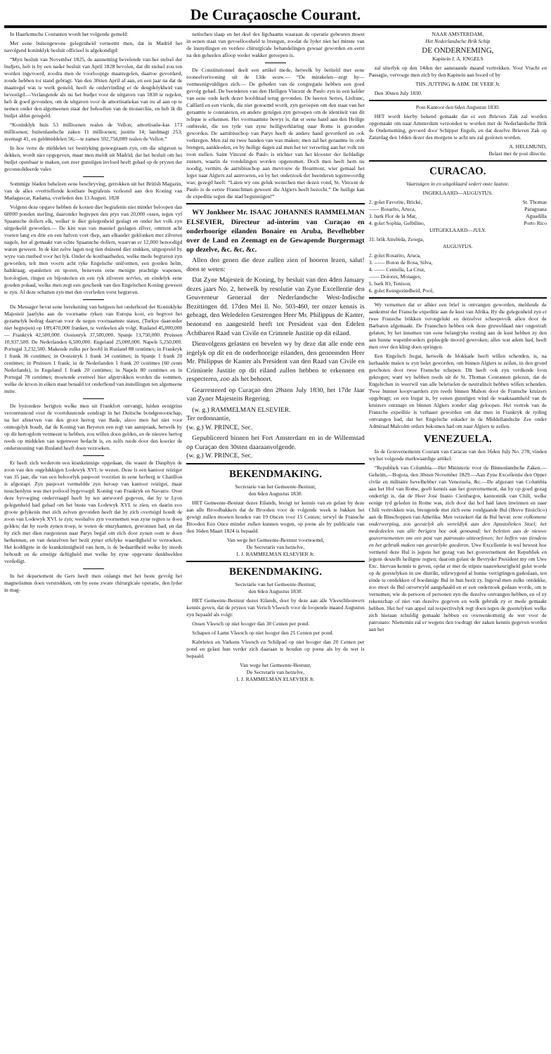De Curaçaosche Courant.
In Haarlemsche Couranten wordt het volgende gemeld:
Met eene buitengewone gelegenheid verneemt men, dat in Madrid het navolgend koninklyk besluit officieel is afgekondigd:
“Myn besluit van November 1825, de aanneming bevelende van het stelsel der budjets, heb is by een nader besluit van April 1828 bevolen, dat dit stelsel zou ten worden ingevoerd, zoodra men de voorloopige maatregelen, daartoe gevorderd, zoude hebben tot stand gebragt. Van den 30sten April af aan, en een jaar na dat de maatregel was te werk gesteld, heeft de ondervinding er de deugdelykheid van bevestigd.—Verlangende als nu het budjet voor de uitgaven van 1830 te regelen, heb ik goed gevonden, om de uitgaven voor de amortisatiekas van nu af aan op te nemen onder den algemeenen staat der behoeften van de monarchie, en heb ik dit budjet aldus geregeld.
“Koninklyk huis 53 millioenen realen de Vellon; amortisatie-kas 173 millioenen; buitenlandsche zaken 11 millioenen; justitie 14; landmagt 253; zeemagt 41, en geldmiddelen 56;—te zamen 592,756,089 realen de Vellon.”
In hoe verre de middelen ter bestryking genoegzaam zyn, om die uitgaven te dekken, wordt niet opgegeven, maar men meldt uit Madrid, dat het besluit om het budjet openbaar te maken, een zeer gunstigen invloed heeft gehad op de pryzen der geconsolideerde vales
Sommige bladen behelzen eene beschryving, getrokken uit het British Magazin, van de alles overtreffende kostbare begrafenis verleend aan den Koning van Madagascar, Radama, overleden den 13 August. 1828
Volgens deze opgave hebben de kosten dier begrafenis niet minder beloopen dan 60000 ponden sterling, daaronder begrepen den prys van 20,000 ossen, tegen vyf Spaansche dollers elk, welker te dier gelegenheid geslagt en onder het volk zyn uitgedeeld geworden.— De kist was van massief geslagen zilver, omtrent acht voeten lang en drie en een halven voet diep, aan elkander geklonken met zilveren nagels, het al gemaakt van echte Spaansche dollers, waarvan er 12,000 benoodigd waren geweest. In de kist zelve lagen nog tien duizend dier stukken, uitgespreid by wyze van rustbed voor het lyk. Onder de kostbaarheden, welke mede begraven zyn geworden, telt men voorts acht ryke Engelsche uniformen, een gouden helm, halskraag, epauletten en sporen, benevens eene menigte prachtige wapenen, horologien, ringen en bijouterien en een ryk zilveren servies, en eindelyk eene gouden pokaal, welke men zegt een geschenk van den Engelschen Koning geweest te zyn. Al deze schatten zyn met den overleden vorst begraven.
De Messager bevat eene berekening van hetgeen het onderhoud der Koninklyke Majesteit jaarlyks aan de voorname ryken van Europa kost, en begroot het gezamelyk bedrag daarvan voor de negen voornaamste staten, (Turkye daaronder niet begrepen) op 189,470,000 franken, te verdeelen als volgt. Rusland 45,000,000 — Frankryk 42,500,000. Oostenryk 37,500,000. Spanje 13,750,000. Pruissen 10,937,500. De Nederlanden 6,500,000. Engeland 25,000,000. Napels 5,250,000. Portugal 3,232,500. Makende zulks per hoofd in Rusland 88 centimes; in Frankryk 1 frank 36 centimes; in Oostenryk 1 frank 34 centimes; in Spanje 1 frank 20 centimes; in Pruissen 1 frank; in de Nederlanden 1 frank 20 centimes (60 cents Nederlands), in Engeland 1 frank 20 centimes; in Napels 80 centimes en in Portugal 78 centimes; moetende evenwel hier afgetrokken worden die sommen, welke de kroon in eiken staat betaald tot onderhoud van instellingen ten algemeene nutte.
De byzondere berigten welke men uit Frankfort ontvangt, luiden eenigzins verontrustend over de voortduurende eendragt in het Duitsche bondgenootschap, na het afsterven van den groot hertog van Bade, alzoo men het niet voor onmogelyk houdt, dat de Koning van Beyeren een regt van aanspraak, hetwelk hy op dit hertogdom vermeent te hebben, zou willen doen gelden, en de nieuwe hertog reeds op middelen van tegenweer bedacht is, en zelfs reeds door den koerier de ondersteuning van Rusland heeft doen verzoeken.
Er heeft zich wederom een krankzinnige opgedaan, die waant de Dauphyn de zoon van den ongelukkigen Lodewyk XVI. te wezen. Deze is een kantoor reiziger van 35 jaar, die van een behoorlyk paspoort voorzien in eene herberg te Chatillon is afgestapt. Zyn paspoort vermeldde zyn beroep van kantoor reiziger, maar tusschenlyns was met potlood bygevoegd: Koning van Frankryk en Navarre. Over deze byvoeging ondervraagd heeft hy ten antwoord gegeven, dat hy te Lyon gelegenheid had gehad om het buste van Lodewyk XVI. te zien, en daarin zoo groote gelykenis met zich zelven gevonden heeft dat hy zich overtuigd houdt de zoon van Lodewyk XVI. te zyn; weshalve zyn voornemen was zyne regten te doen gelden; dat hy reeds zynen troep, te weten de muzykanten, gewonnen had, en dat hy zich met dien ruegesteun naar Parys begaf om zich door zynen oom te doen herkennen, en van denzelven het bezit zyner erfelyke waardigheid te verzoeken. Het koddigste in de krankzinnigheid van hem, is de bedaardheid welke hy steeds behoudt en de ernstige deftigheid met welke hy zyne opgevatte denkbeelden verdedigt.
In het departement du Gers heeft men onlangs met het beste gevolg het magnetismus doen verstrekken, om by eene zware chirurgicale operatie, den lyder in mag-
netischen slaap en het deel des ligchaams waaraan de operatie gebeuren moest in eenen staat van gevoelloosheid te brengen, zoodat de lyder niet het minste van de insnydingen en verdere chirurgicale behandelingen gewaar geworden en eerst na den geheelen afloop weder wakker geroepen is.
De Constitutionnel deelt een artikel mede, hetwelk by betiteld met eene tooneelvertooning uit de 13de eeuw.— “De mirakelen—zegt hy—vermeenigvuldigen zich.— De gebeden van de congregatie hebben een goed gevolg gehad. De beenderen van den Heiligen Vincent de Paulo zyn in een kelder van eene oude kerk dezer hoofdstad terug gevonden. De heeren Serres, Lisfranc, Caillard en een vierde, die niet genoemd wordt, zyn geroepen om den staat van het geraamte te constateren, en andere getuigen zyn geroepen om de identiteit van dit relique te erkennen. Het voornaamste bewys is, dat er eene hand aan den Heilige ontbreekt, die ten tyde van zyne heiligverklaring naar Rome is gezonden geworden. De aartsbisschop van Parys heeft de andere hand gevorderd en ook verkregen. Men zal nu twee handen van was maken; men zal het geraamte in orde brengen, aankleeden, en by heilige dagen zal men het ter vereering aan het volk ten toon stellen. Saint Vincent de Paulo is stichter van het klooster der liefdadige zusters, waarin de vondelingen worden opgenomen. Doch men heeft hem nu noodig, vermits de aartsbisschop aan mevrouw de Bourmont, wier gemaal het leger naar Algiers zal aanvoeren, en by het onderzoek der beenderen tegenwoordig was, gezegd heeft: “Laten wy ons geluk wenschen met dezen vond, St. Vincent de Paulo is de eerste Franschman geweest die Algiers heeft bezocht.” De heilige kan de expeditie tegen die stad begunstigen!”
WY Jonkheer Mr. ISAAC JOHANNES RAMMELMAN ELSEVIER, Directeur ad-interim van Curaçao en onderhoorige eilanden Bonaire en Aruba, Bevelhebber over de Land en Zeemagt en de Gewapende Burgermagt op dezelve, &c. &c. &c.
Allen den genen die deze zullen zien of hooren lezen, salut! doen te weten:
Dat Zyne Majesteit de Koning, by besluit van den 4den January dezes jaars No. 2, hetwelk by resolutie van Zyne Excellentie den Gouverneur Generaal der Nederlandsche West-Indische Bezittingen dd. 17den Mei ll. No. 503-460, ter onzer kennis is gebragt, den Weledelen Gestrengen Heer Mr. Philippus de Kanter, benoemd en aangesteld heeft tot President van den Edelen Achtbaren Raad van Civile en Crimnele Justitie op dit eiland.
Dienvolgens gelasten en bevelen wy by deze dat alle ende een iegelyk op dit en de onderhoorige eilanden, den genoemden Heer Mr. Philippus de Kanter als President van den Raad van Civile en Criminele Justitie op dit eiland zullen hebben te erkennen en respecteren, zoo als het behoort.
Gearresteerd op Curaçao den 28sten July 1830, het 17de Jaar van Zyner Majesteits Regering.
(w. g.) RAMMELMAN ELSEVIER.
Ter ordonnantie,
(w. g.) W. PRINCE, Sec.
Gepubliceerd binnen het Fort Amsterdam en in de Willemstad op Curaçao den 30sten daaraanvolgende.
(w. g.) W. PRINCE, Sec.
BEKENDMAKING.
Secretarie van het Gemeente-Bestuur,
den 6den Augustus 1830.
HET Gemeente-Bestuur dezes Eilands, brengt ter kennis van en gelast by deze aan alle Broodbakkers dat de Brooden voor de volgende week te bakken het gewigt zullen moeten houden van 19 Oncen voor 15 Centen; terwyl de Fransche Brooden Een Once minder zullen kunnen wegen, op pœne als by publicatie van den 16den Maart 1824 is bepaald.
Van wege het Gemeente-Bestuur voornoemd,
De Secretaris van hetzelve,
I. J. RAMMELMAN ELSEVIER Jr.
BEKENDMAKING.
Secretarie van het Gemeente-Bestuur,
den 6den Augustus 1830.
HET Gemeente-Bestuur dezes Eilands, doet by deze aan alle Vleeschhouwers kennis geven, dat de pryzen van Versch Vleesch voor de loopende maand Augustus zyn bepaald als volgt:
Ossen Vleesch op niet hooger dan 30 Centen per pond.
Schapen of Lams Vleesch op niet hooger den 25 Centen per pond.
Kabrieten en Varkens Vleesch en Schilpad op niet hooger dan 20 Centen per pond en gelast hun verder zich daaraan te houden op pœne als by de wet is bepaald.
Van wege het Gemeente-Bestuur,
De Secretaris van hetzelve,
I. J. RAMMELMAN ELSEVIER Jr.
NAAR AMSTERDAM,
Het Nederlandsche Brik Schip
DE ONDERNEMING,
Kapitein J. A. ENGELS
zal uiterlyk op den 14den der aanstaande maand vertrekken. Voor Vracht en Passagie, vervoege men zich by den Kapitein aan boord of by
THS. JUTTING & ABM. DE VEER Jr.
Den 30sten July 1830.
Post-Kantoor den 6den Augustus 1830.
HET wordt hierby bekend gemaakt dat er een Brieven Zak zal worden opgemaakt om naar Amsterdam verzonden te worden met de Nederlandsche Brik de Onderneming, gevoerd door Schipper Engels, en dat dezelve Brieven Zak op Zaturdag den 14den dezer des morgens te acht ure zal gesloten worden.
A. HELLMUND,
Belast met de post directie.
CURACAO.
Vaartuigen in en uitgeklaard sedert onze laatste.
INGEKLAARD—AUGUSTUS.
2. golet Favorite, Brické, St. Thomas
—— Rosarito, Aruca, Paraguana
3. bark Flor de la Mar, Aguadilla
4. golet Sophia, Gelbilino, Porto Rico
UITGEKLAARD—JULY.
31. brik Atrebida, Zerega,
AUGUSTUS.
2. golet Rosarito, Aruca,
3. —— Boton de Rosa, Silva,
4. —— Centella, La Cruz,
—— Dolores, Monages,
5. bark IO, Tenison,
6. golet Eensgezindheid, Pool,
Wy vernemen dat er alhier een brief is ontvangen geworden, meldende de aankomst der Fransche expeditie aan de kust van Afrika. By die gelegenheid zyn er twee Fransche brikken verongelukt en derzelver scheepsvolk allen door de Barbaren afgemaakt. De Franschen hebben ook deze gruweldaad niet ongestraft gelaten; by het innemen van eene belangryke vesting aan de kust hebben zy den aan hunne wapenbroeders gepleegde moord gewroken; alles wat adem had, heeft men over den kling doen springen.
Een Engelsch fregat, hetwelk de blokkade heeft willen schenden, is, na herhaalde malen te zyn belet geworden, om binnen Algiers te zeilen, in den grond geschoten door twee Fransche schepen. Dit heeft ook zyn verdiende loon gekregen; want wy hebben reeds uit de St. Thomas Couranten gelezen, dat de Engelschen in weerwil van alle beletselen de neutraliteit hebben willen schenden. Twee hunner koopvaarders zyn reeds binnen Mahon door de Fransche kruizers opgebragt; en een fregat is, by eenen gunstigen wind de waakzaamheid van de kruizers ontsnapt en binnen Algiers zonder slag geloopen. Het vertrek van de Fransche expeditie is verhaast geworden om dat men in Frankryk de tyding ontvangen had, dat het Engelsche eskader in de Middellandsche Zee onder Admiraal Malcolm orders bekomen had om naar Algiers te zeilen.
VENEZUELA.
In de Gouvernements Courant van Caracas van den 16den July No. 278, vinden wy het volgende merkwaardige artikel.
“Republiek van Columbia.—Het Ministerie voor de Binnenlandsche Zaken.—Geheim,—Bogota, den 30sten November 1829.—Aan Zyne Excellentie den Opper civile en militaire bevelhebber van Venezuela, &c.—De afgezant van Columbia aan het Hof van Rome, geeft kennis aan het gouvernement, dat hy op goed gezag onderrigt is, dat de Heer José Inasio Cienfuegos, kannonnik van Chili, welke eenige tyd geleden in Rome was, zich door dat hof had laten inwinnen en naar Chili vertrokken was, brengende met zich eene rondgaande Bul (Breve Ensiclico) aan de Bisschoppen van Amerika. Men verzekert dat de Bul bevat: eene volkomene onderwerping, zoo geestelyk als wereldlyk aan den Apostolieken Stoel; het mededeelen van alle berigten hoe ook genoamd; het beletten aan de nieuwe gouvernementen om een post van patronato uitteoefenen; het heffen van tiendens en het gebruik maken van geestelyke goederen. Uwe Excellentie is wel bewust hoe vermetel deze Bul is jegens het gezag van het gouvernement der Republiek en jegens deszelfs heiligste regten; daarom gelast de Bevryder President my om Uwe Exc. hiervan kennis te geven, opdat er met de stipste naauwkeurigheid gelet worde op de geestelyken in uw distrikt, stilzwygend al hunne verrigtingen gadeslaan, ten einde te ontdekken of hoedanige Bul in hun bezit zy. Ingeval men zulks ontdekke, zoo moet de Bul onverwyld aangehaald en er een onderzoek gedaan worde, om te vernemen, wie de persoon of personen zyn die dezelve ontvangen hebben, en of zy rekenschap of niet van dezelve gegeven en welk gebruik zy er mede gemaakt hebben. Het hof van appel zal respectivelyk regt doen tegen de geestelyken welke zich hieraan schuldig gemaakt hebben en overeenkomstig de wet voor de patronato: Niettemin zal er wegens den toedragt der zaken kennis gegeven worden aan het